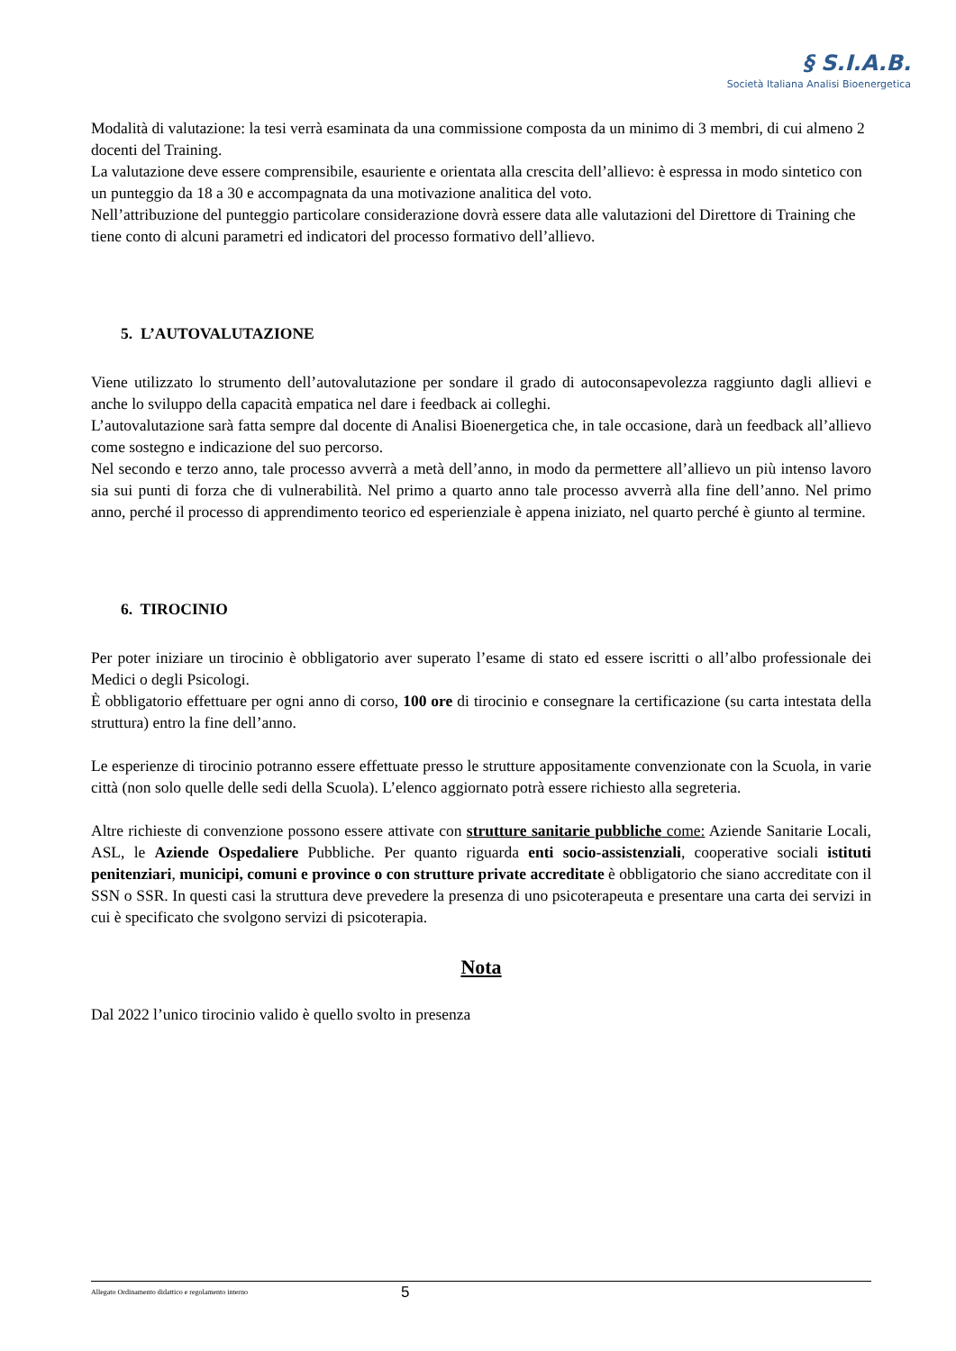§ S.I.A.B.
Società Italiana Analisi Bioenergetica
Modalità di valutazione: la tesi verrà esaminata da una commissione composta da un minimo di 3 membri, di cui almeno 2 docenti del Training.
La valutazione deve essere comprensibile, esauriente e orientata alla crescita dell’allievo: è espressa in modo sintetico con un punteggio da 18 a 30 e accompagnata da una motivazione analitica del voto.
Nell’attribuzione del punteggio particolare considerazione dovrà essere data alle valutazioni del Direttore di Training che tiene conto di alcuni parametri ed indicatori del processo formativo dell’allievo.
5. L’AUTOVALUTAZIONE
Viene utilizzato lo strumento dell’autovalutazione per sondare il grado di autoconsapevolezza raggiunto dagli allievi e anche lo sviluppo della capacità empatica nel dare i feedback ai colleghi.
L’autovalutazione sarà fatta sempre dal docente di Analisi Bioenergetica che, in tale occasione, darà un feedback all’allievo come sostegno e indicazione del suo percorso.
Nel secondo e terzo anno, tale processo avverrà a metà dell’anno, in modo da permettere all’allievo un più intenso lavoro sia sui punti di forza che di vulnerabilità. Nel primo a quarto anno tale processo avverrà alla fine dell’anno. Nel primo anno, perché il processo di apprendimento teorico ed esperienziale è appena iniziato, nel quarto perché è giunto al termine.
6. TIROCINIO
Per poter iniziare un tirocinio è obbligatorio aver superato l’esame di stato ed essere iscritti o all’albo professionale dei Medici o degli Psicologi.
È obbligatorio effettuare per ogni anno di corso, 100 ore di tirocinio e consegnare la certificazione (su carta intestata della struttura) entro la fine dell’anno.
Le esperienze di tirocinio potranno essere effettuate presso le strutture appositamente convenzionate con la Scuola, in varie città (non solo quelle delle sedi della Scuola). L’elenco aggiornato potrà essere richiesto alla segreteria.
Altre richieste di convenzione possono essere attivate con strutture sanitarie pubbliche come: Aziende Sanitarie Locali, ASL, le Aziende Ospedaliere Pubbliche. Per quanto riguarda enti socio-assistenziali, cooperative sociali istituti penitenziari, municipi, comuni e province o con strutture private accreditate è obbligatorio che siano accreditate con il SSN o SSR. In questi casi la struttura deve prevedere la presenza di uno psicoterapeuta e presentare una carta dei servizi in cui è specificato che svolgono servizi di psicoterapia.
Nota
Dal 2022 l’unico tirocinio valido è quello svolto in presenza
Allegato Ordinamento didattico e regolamento interno 5